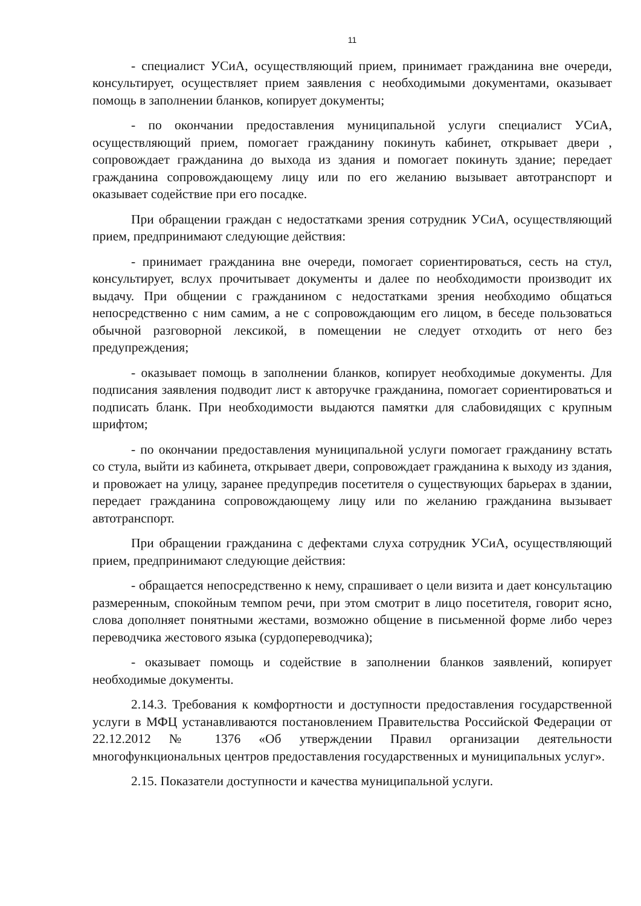11
- специалист УСиА, осуществляющий прием, принимает гражданина вне очереди, консультирует, осуществляет прием заявления с необходимыми документами, оказывает помощь в заполнении бланков, копирует документы;
- по окончании предоставления муниципальной услуги специалист УСиА, осуществляющий прием, помогает гражданину покинуть кабинет, открывает двери , сопровождает гражданина до выхода из здания и помогает покинуть здание; передает гражданина сопровождающему лицу или по его желанию вызывает автотранспорт и оказывает содействие при его посадке.
При обращении граждан с недостатками зрения сотрудник УСиА, осуществляющий прием, предпринимают следующие действия:
- принимает гражданина вне очереди, помогает сориентироваться, сесть на стул, консультирует, вслух прочитывает документы и далее по необходимости производит их выдачу. При общении с гражданином с недостатками зрения необходимо общаться непосредственно с ним самим, а не с сопровождающим его лицом, в беседе пользоваться обычной разговорной лексикой, в помещении не следует отходить от него без предупреждения;
- оказывает помощь в заполнении бланков, копирует необходимые документы. Для подписания заявления подводит лист к авторучке гражданина, помогает сориентироваться и подписать бланк. При необходимости выдаются памятки для слабовидящих с крупным шрифтом;
- по окончании предоставления муниципальной услуги помогает гражданину встать со стула, выйти из кабинета, открывает двери, сопровождает гражданина к выходу из здания, и провожает на улицу, заранее предупредив посетителя о существующих барьерах в здании, передает гражданина сопровождающему лицу или по желанию гражданина вызывает автотранспорт.
При обращении гражданина с дефектами слуха сотрудник УСиА, осуществляющий прием, предпринимают следующие действия:
- обращается непосредственно к нему, спрашивает о цели визита и дает консультацию размеренным, спокойным темпом речи, при этом смотрит в лицо посетителя, говорит ясно, слова дополняет понятными жестами, возможно общение в письменной форме либо через переводчика жестового языка (сурдопереводчика);
- оказывает помощь и содействие в заполнении бланков заявлений, копирует необходимые документы.
2.14.3. Требования к комфортности и доступности предоставления государственной услуги в МФЦ устанавливаются постановлением Правительства Российской Федерации от 22.12.2012 № 1376 «Об утверждении Правил организации деятельности многофункциональных центров предоставления государственных и муниципальных услуг».
2.15. Показатели доступности и качества муниципальной услуги.